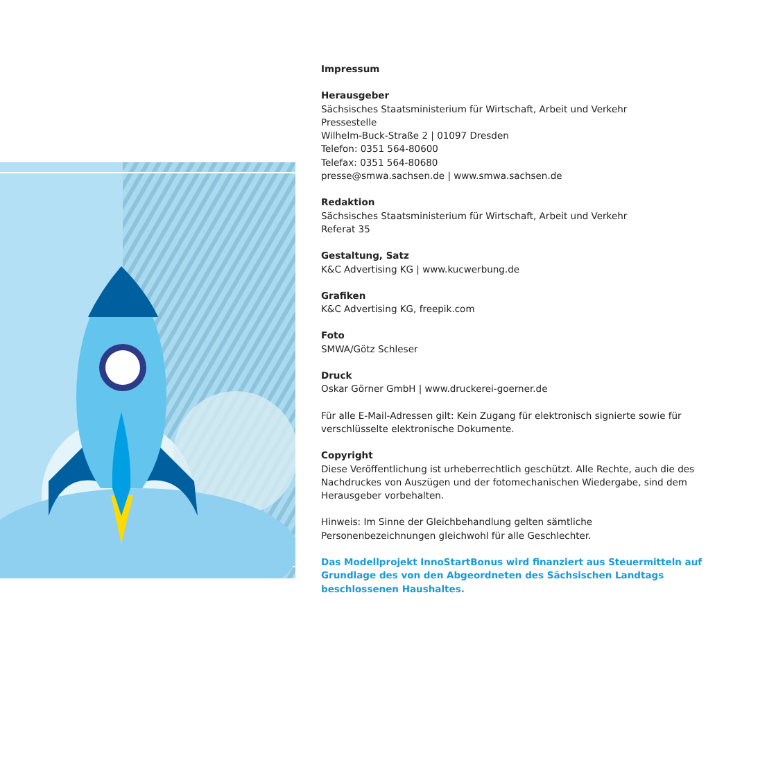Impressum
Herausgeber
Sächsisches Staatsministerium für Wirtschaft, Arbeit und Verkehr
Pressestelle
Wilhelm-Buck-Straße 2 | 01097 Dresden
Telefon: 0351 564-80600
Telefax: 0351 564-80680
presse@smwa.sachsen.de | www.smwa.sachsen.de
Redaktion
Sächsisches Staatsministerium für Wirtschaft, Arbeit und Verkehr
Referat 35
Gestaltung, Satz
K&C Advertising KG | www.kucwerbung.de
Grafiken
K&C Advertising KG, freepik.com
Foto
SMWA/Götz Schleser
Druck
Oskar Görner GmbH | www.druckerei-goerner.de
Für alle E-Mail-Adressen gilt: Kein Zugang für elektronisch signierte sowie für verschlüsselte elektronische Dokumente.
Copyright
Diese Veröffentlichung ist urheberrechtlich geschützt. Alle Rechte, auch die des Nachdruckes von Auszügen und der fotomechanischen Wiedergabe, sind dem Herausgeber vorbehalten.
Hinweis: Im Sinne der Gleichbehandlung gelten sämtliche Personenbezeichnungen gleichwohl für alle Geschlechter.
Das Modellprojekt InnoStartBonus wird finanziert aus Steuermitteln auf Grundlage des von den Abgeordneten des Sächsischen Landtags beschlossenen Haushaltes.